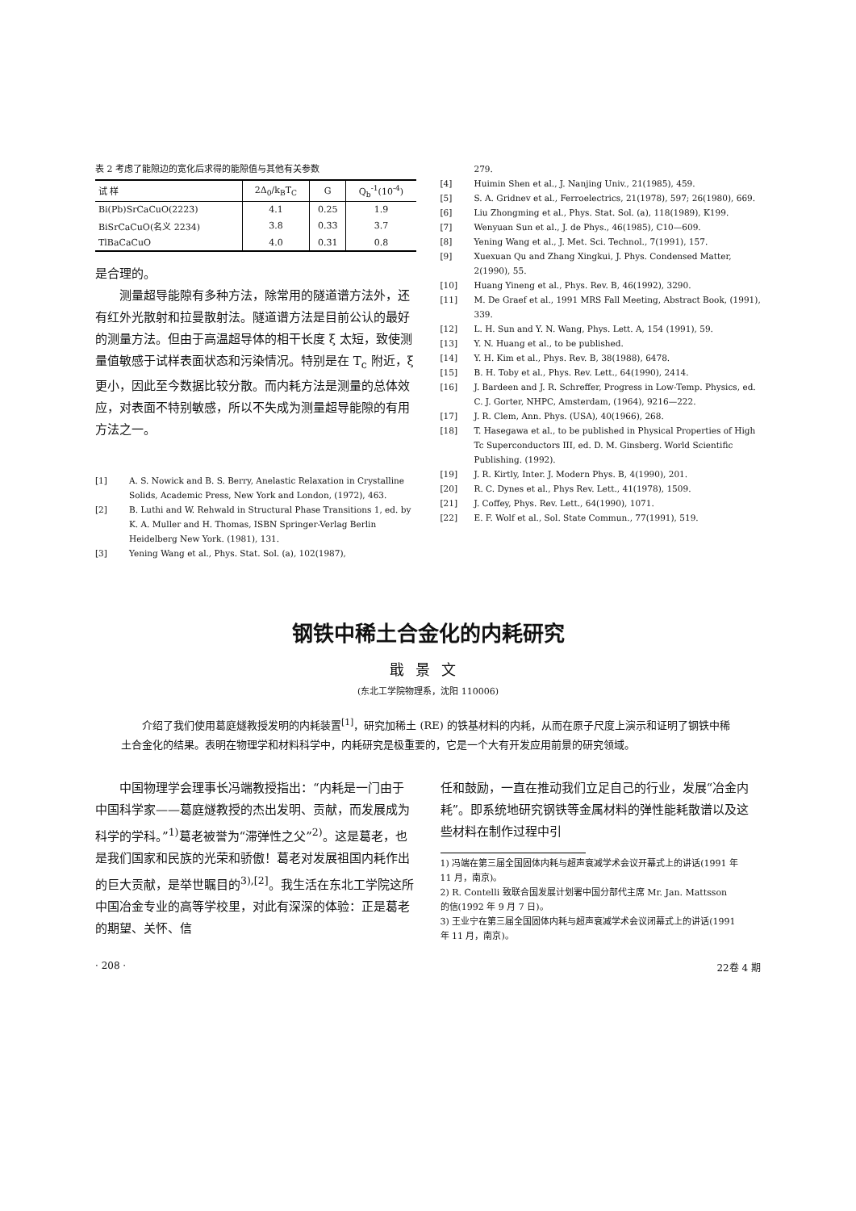表 2 考虑了能隙边的宽化后求得的能隙值与其他有关参数
| 试 样 | 2Δ<sub>0</sub>/k<sub>B</sub>T<sub>C</sub> | G | Q<sub>b</sub><sup>-1</sup>(10<sup>-4</sup>) |
| --- | --- | --- | --- |
| Bi(Pb)SrCaCuO(2223) | 4.1 | 0.25 | 1.9 |
| BiSrCaCuO(名义 2234) | 3.8 | 0.33 | 3.7 |
| TlBaCaCuO | 4.0 | 0.31 | 0.8 |
是合理的。
测量超导能隙有多种方法，除常用的隧道谱方法外，还有红外光散射和拉曼散射法。隧道谱方法是目前公认的最好的测量方法。但由于高温超导体的相干长度 ξ 太短，致使测量值敏感于试样表面状态和污染情况。特别是在 T<sub>c</sub> 附近，ξ 更小，因此至今数据比较分散。而内耗方法是测量的总体效应，对表面不特别敏感，所以不失成为测量超导能隙的有用方法之一。
[1] A. S. Nowick and B. S. Berry, Anelastic Relaxation in Crystalline Solids, Academic Press, New York and London, (1972), 463.
[2] B. Luthi and W. Rehwald in Structural Phase Transitions 1, ed. by K. A. Muller and H. Thomas, ISBN Springer-Verlag Berlin Heidelberg New York. (1981), 131.
[3] Yening Wang et al., Phys. Stat. Sol. (a), 102(1987),
279.
[4] Huimin Shen et al., J. Nanjing Univ., 21(1985), 459.
[5] S. A. Gridnev et al., Ferroelectrics, 21(1978), 597; 26(1980), 669.
[6] Liu Zhongming et al., Phys. Stat. Sol. (a), 118(1989), K199.
[7] Wenyuan Sun et al., J. de Phys., 46(1985), C10—609.
[8] Yening Wang et al., J. Met. Sci. Technol., 7(1991), 157.
[9] Xuexuan Qu and Zhang Xingkui, J. Phys. Condensed Matter, 2(1990), 55.
[10] Huang Yineng et al., Phys. Rev. B, 46(1992), 3290.
[11] M. De Graef et al., 1991 MRS Fall Meeting, Abstract Book, (1991), 339.
[12] L. H. Sun and Y. N. Wang, Phys. Lett. A, 154 (1991), 59.
[13] Y. N. Huang et al., to be published.
[14] Y. H. Kim et al., Phys. Rev. B, 38(1988), 6478.
[15] B. H. Toby et al., Phys. Rev. Lett., 64(1990), 2414.
[16] J. Bardeen and J. R. Schreffer, Progress in Low-Temp. Physics, ed. C. J. Gorter, NHPC, Amsterdam, (1964), 9216—222.
[17] J. R. Clem, Ann. Phys. (USA), 40(1966), 268.
[18] T. Hasegawa et al., to be published in Physical Properties of High Tc Superconductors III, ed. D. M. Ginsberg. World Scientific Publishing. (1992).
[19] J. R. Kirtly, Inter. J. Modern Phys. B, 4(1990), 201.
[20] R. C. Dynes et al., Phys Rev. Lett., 41(1978), 1509.
[21] J. Coffey, Phys. Rev. Lett., 64(1990), 1071.
[22] E. F. Wolf et al., Sol. State Commun., 77(1991), 519.
钢铁中稀土合金化的内耗研究
戢景文
(东北工学院物理系，沈阳 110006)
介绍了我们使用葛庭燧教授发明的内耗装置<sup>[1]</sup>，研究加稀土 (RE) 的铁基材料的内耗，从而在原子尺度上演示和证明了钢铁中稀土合金化的结果。表明在物理学和材料科学中，内耗研究是极重要的，它是一个大有开发应用前景的研究领域。
中国物理学会理事长冯端教授指出：“内耗是一门由于中国科学家——葛庭燧教授的杰出发明、贡献，而发展成为科学的学科。”<sup>1)</sup>葛老被誉为“滞弹性之父”<sup>2)</sup>。这是葛老，也是我们国家和民族的光荣和骄傲！葛老对发展祖国内耗作出的巨大贡献，是举世瞩目的<sup>3),[2]</sup>。我生活在东北工学院这所中国冶金专业的高等学校里，对此有深深的体验：正是葛老的期望、关怀、信
任和鼓励，一直在推动我们立足自己的行业，发展“冶金内耗”。即系统地研究钢铁等金属材料的弹性能耗散谱以及这些材料在制作过程中引
1) 冯端在第三届全国固体内耗与超声衰减学术会议开幕式上的讲话(1991 年 11 月，南京)。
2) R. Contelli 致联合国发展计划署中国分部代主席 Mr. Jan. Mattsson 的信(1992 年 9 月 7 日)。
3) 王业宁在第三届全国固体内耗与超声衰减学术会议闭幕式上的讲话(1991 年 11 月，南京)。
· 208 · 22卷 4 期